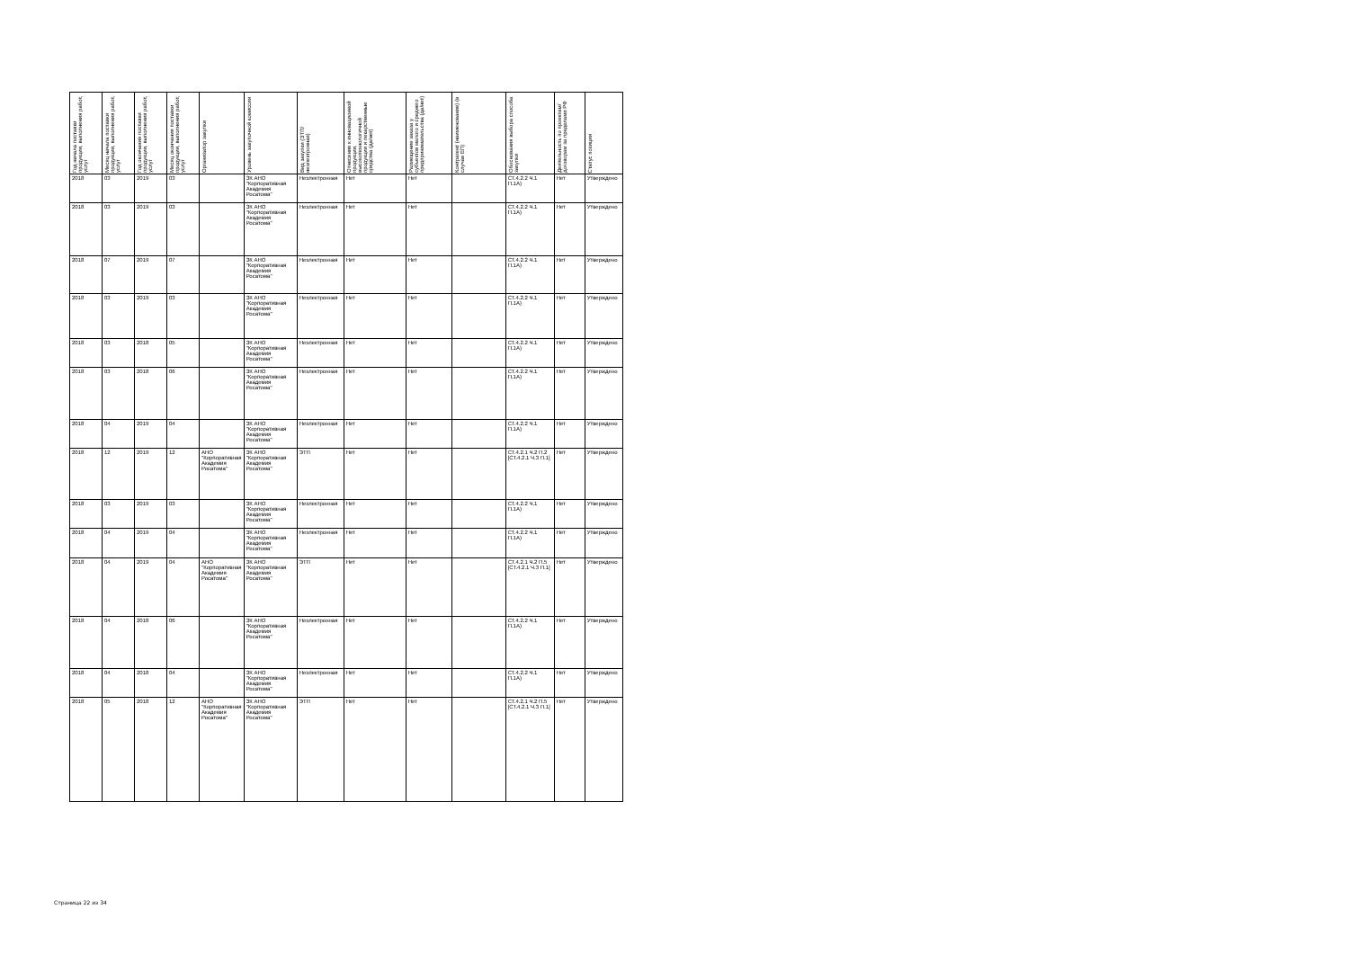| Год начала поставки продукции, выполнения работ, услуг | Месяц начала поставки продукции, выполнения работ, услуг | Год окончания поставки продукции, выполнения работ, услуг | Месяц окончания поставки продукции, выполнения работ, услуг | Организатор закупки | Уровень закупочной комиссии | Вид закупки (ЭТП/неэлектронная) | Отнесение к инновационной продукции, высокотехнологичной продукции и лекарственные средства (да/нет) | Размещение заказа у субъектов малого и среднего предпринимательства (да/нет) | Контрагент (наименование) (в случае ЕП) | Обоснования выбора способа закупки | Деятельность по проектам/договорам за пределами РФ | Статус позиции |
| --- | --- | --- | --- | --- | --- | --- | --- | --- | --- | --- | --- | --- |
| 2018 | 03 | 2019 | 03 | | ЗК АНО "Корпоративная Академия Росатома" | Неэлектронная | Нет | Нет | | СТ.4.2.2 Ч.1 П.1А) | Нет | Утверждено |
| 2018 | 03 | 2019 | 03 | | ЗК АНО "Корпоративная Академия Росатома" | Неэлектронная | Нет | Нет | | СТ.4.2.2 Ч.1 П.1А) | Нет | Утверждено |
| 2018 | 07 | 2019 | 07 | | ЗК АНО "Корпоративная Академия Росатома" | Неэлектронная | Нет | Нет | | СТ.4.2.2 Ч.1 П.1А) | Нет | Утверждено |
| 2018 | 03 | 2019 | 03 | | ЗК АНО "Корпоративная Академия Росатома" | Неэлектронная | Нет | Нет | | СТ.4.2.2 Ч.1 П.1А) | Нет | Утверждено |
| 2018 | 03 | 2018 | 05 | | ЗК АНО "Корпоративная Академия Росатома" | Неэлектронная | Нет | Нет | | СТ.4.2.2 Ч.1 П.1А) | Нет | Утверждено |
| 2018 | 03 | 2018 | 06 | | ЗК АНО "Корпоративная Академия Росатома" | Неэлектронная | Нет | Нет | | СТ.4.2.2 Ч.1 П.1А) | Нет | Утверждено |
| 2018 | 04 | 2019 | 04 | | ЗК АНО "Корпоративная Академия Росатома" | Неэлектронная | Нет | Нет | | СТ.4.2.2 Ч.1 П.1А) | Нет | Утверждено |
| 2018 | 12 | 2019 | 12 | АНО "Корпоративная Академия Росатома" | ЗК АНО "Корпоративная Академия Росатома" | ЭТП | Нет | Нет | | СТ.4.2.1 Ч.2 П.2 [СТ.4.2.1 Ч.3 П.1] | Нет | Утверждено |
| 2018 | 03 | 2019 | 03 | | ЗК АНО "Корпоративная Академия Росатома" | Неэлектронная | Нет | Нет | | СТ.4.2.2 Ч.1 П.1А) | Нет | Утверждено |
| 2018 | 04 | 2019 | 04 | | ЗК АНО "Корпоративная Академия Росатома" | Неэлектронная | Нет | Нет | | СТ.4.2.2 Ч.1 П.1А) | Нет | Утверждено |
| 2018 | 04 | 2019 | 04 | АНО "Корпоративная Академия Росатома" | ЗК АНО "Корпоративная Академия Росатома" | ЭТП | Нет | Нет | | СТ.4.2.1 Ч.2 П.5 [СТ.4.2.1 Ч.3 П.1] | Нет | Утверждено |
| 2018 | 04 | 2018 | 06 | | ЗК АНО "Корпоративная Академия Росатома" | Неэлектронная | Нет | Нет | | СТ.4.2.2 Ч.1 П.1А) | Нет | Утверждено |
| 2018 | 04 | 2018 | 04 | | ЗК АНО "Корпоративная Академия Росатома" | Неэлектронная | Нет | Нет | | СТ.4.2.2 Ч.1 П.1А) | Нет | Утверждено |
| 2018 | 05 | 2018 | 12 | АНО "Корпоративная Академия Росатома" | ЗК АНО "Корпоративная Академия Росатома" | ЭТП | Нет | Нет | | СТ.4.2.1 Ч.2 П.5 [СТ.4.2.1 Ч.3 П.1] | Нет | Утверждено |
Страница 22 из 34